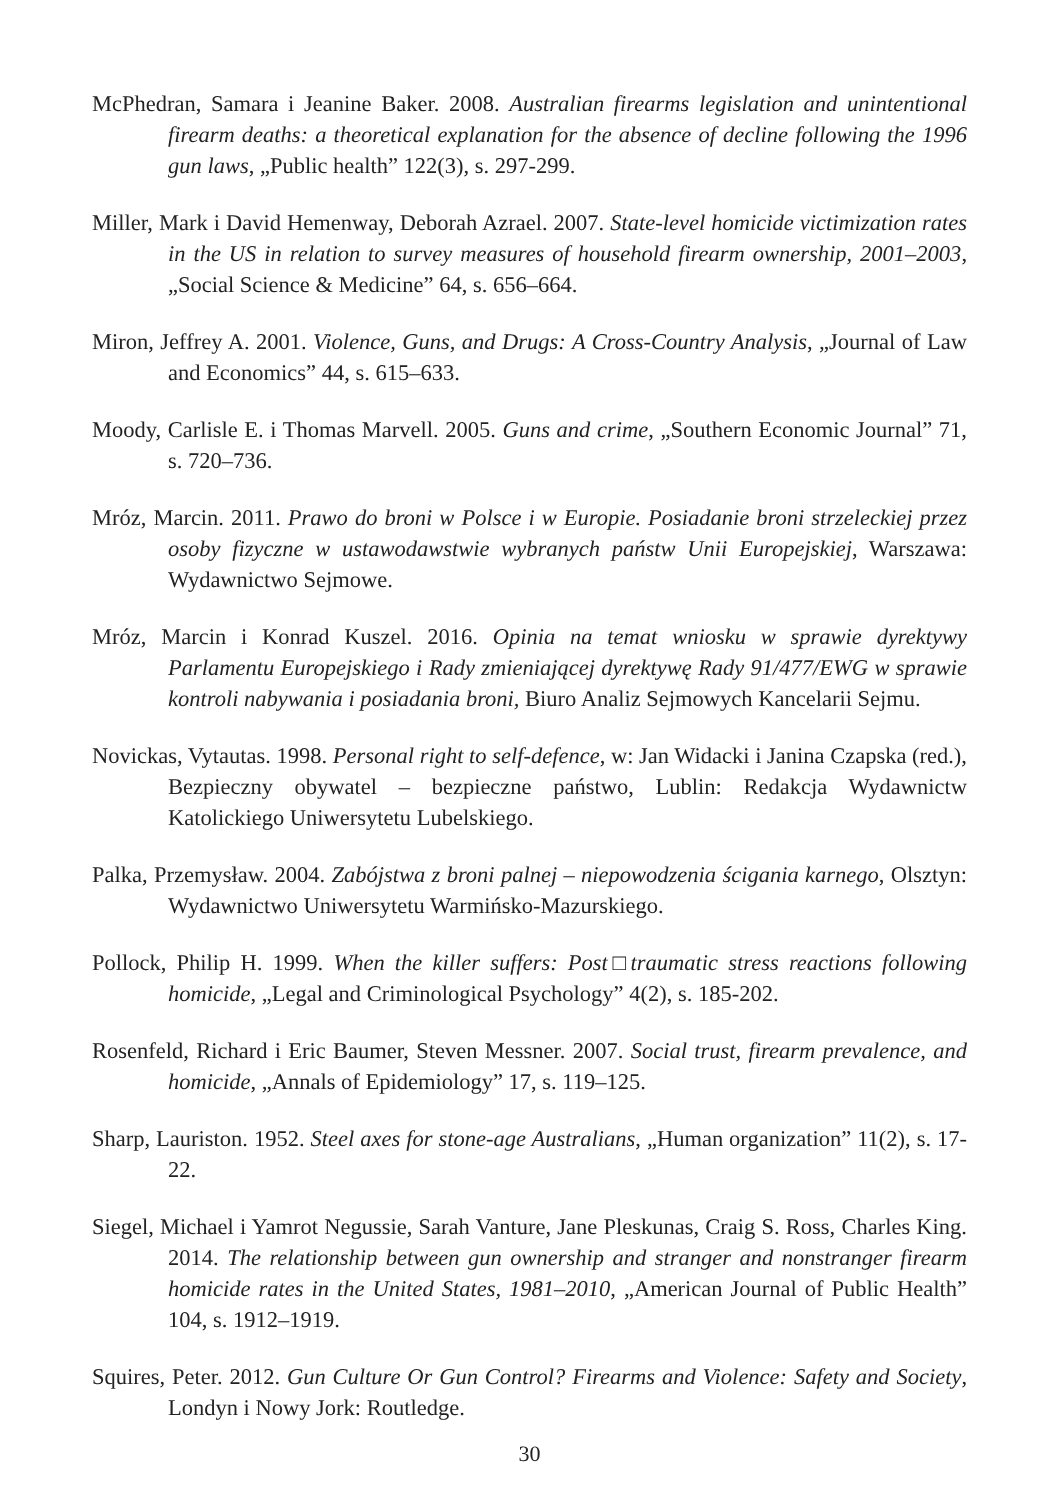McPhedran, Samara i Jeanine Baker. 2008. Australian firearms legislation and unintentional firearm deaths: a theoretical explanation for the absence of decline following the 1996 gun laws, „Public health” 122(3), s. 297-299.
Miller, Mark i David Hemenway, Deborah Azrael. 2007. State-level homicide victimization rates in the US in relation to survey measures of household firearm ownership, 2001–2003, „Social Science & Medicine” 64, s. 656–664.
Miron, Jeffrey A. 2001. Violence, Guns, and Drugs: A Cross-Country Analysis, „Journal of Law and Economics” 44, s. 615–633.
Moody, Carlisle E. i Thomas Marvell. 2005. Guns and crime, „Southern Economic Journal” 71, s. 720–736.
Mróz, Marcin. 2011. Prawo do broni w Polsce i w Europie. Posiadanie broni strzeleckiej przez osoby fizyczne w ustawodawstwie wybranych państw Unii Europejskiej, Warszawa: Wydawnictwo Sejmowe.
Mróz, Marcin i Konrad Kuszel. 2016. Opinia na temat wniosku w sprawie dyrektywy Parlamentu Europejskiego i Rady zmieniającej dyrektywę Rady 91/477/EWG w sprawie kontroli nabywania i posiadania broni, Biuro Analiz Sejmowych Kancelarii Sejmu.
Novickas, Vytautas. 1998. Personal right to self-defence, w: Jan Widacki i Janina Czapska (red.), Bezpieczny obywatel – bezpieczne państwo, Lublin: Redakcja Wydawnictw Katolickiego Uniwersytetu Lubelskiego.
Palka, Przemysław. 2004. Zabójstwa z broni palnej – niepowodzenia ścigania karnego, Olsztyn: Wydawnictwo Uniwersytetu Warmińsko-Mazurskiego.
Pollock, Philip H. 1999. When the killer suffers: Post□traumatic stress reactions following homicide, „Legal and Criminological Psychology” 4(2), s. 185-202.
Rosenfeld, Richard i Eric Baumer, Steven Messner. 2007. Social trust, firearm prevalence, and homicide, „Annals of Epidemiology” 17, s. 119–125.
Sharp, Lauriston. 1952. Steel axes for stone-age Australians, „Human organization” 11(2), s. 17-22.
Siegel, Michael i Yamrot Negussie, Sarah Vanture, Jane Pleskunas, Craig S. Ross, Charles King. 2014. The relationship between gun ownership and stranger and nonstranger firearm homicide rates in the United States, 1981–2010, „American Journal of Public Health” 104, s. 1912–1919.
Squires, Peter. 2012. Gun Culture Or Gun Control? Firearms and Violence: Safety and Society, Londyn i Nowy Jork: Routledge.
30